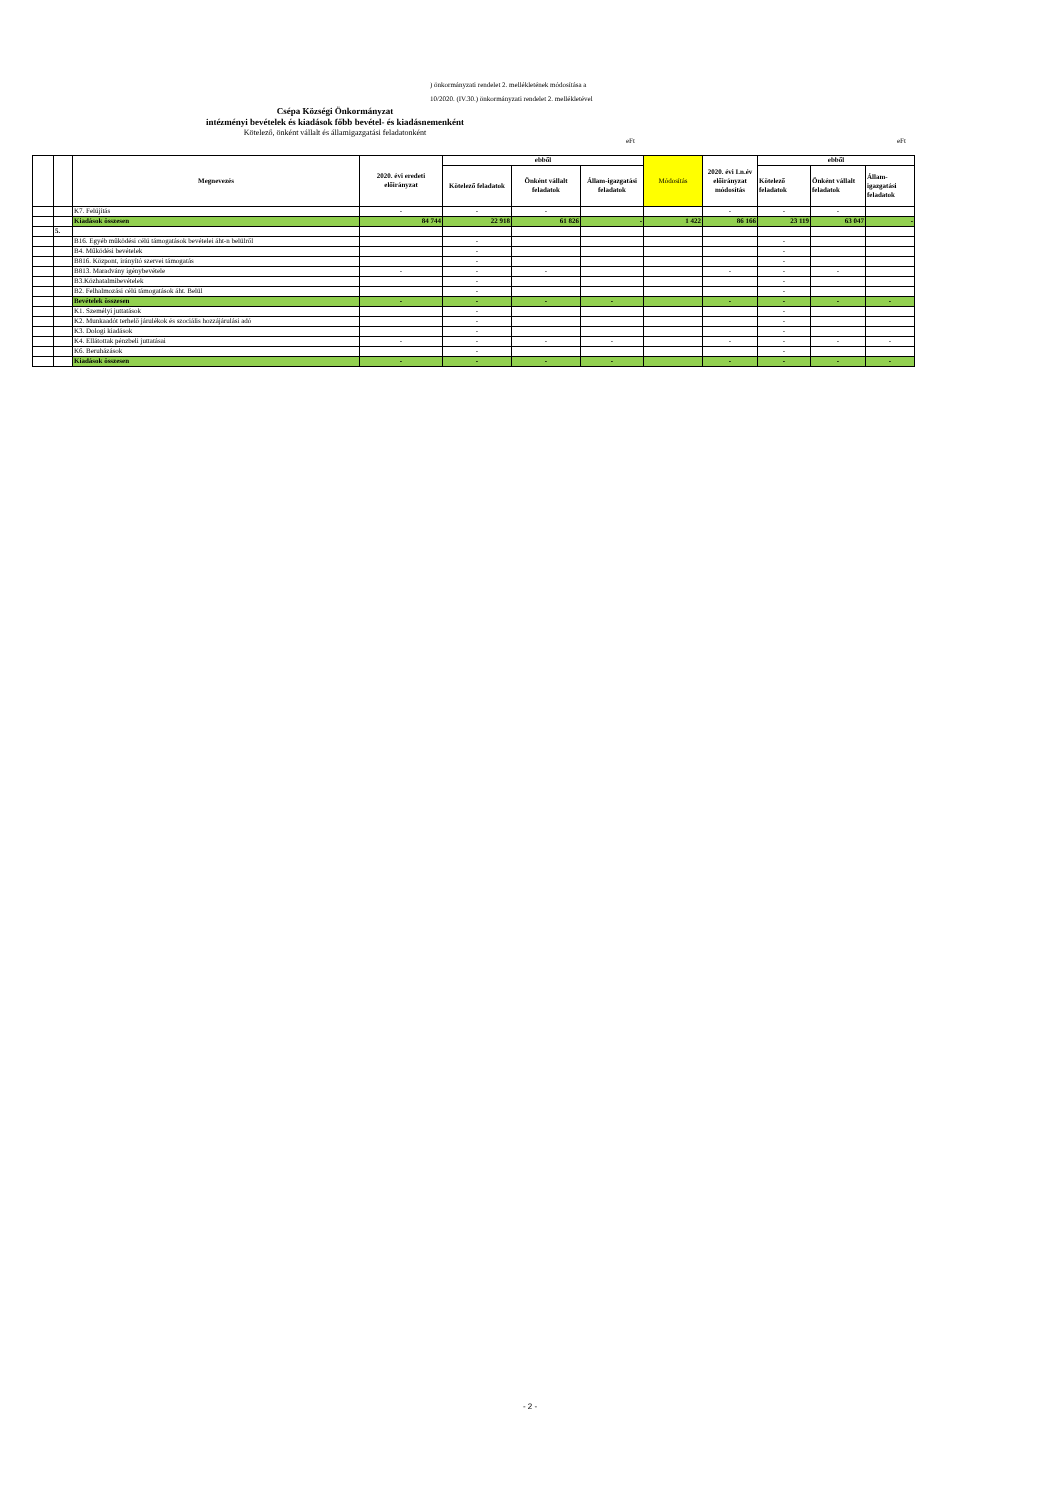) önkormányzati rendelet 2. mellékletének módosítása a
10/2020. (IV.30.) önkormányzati rendelet 2. mellékletével
Csépa Községi Önkormányzat
intézményi bevételek és kiadások főbb bevétel- és kiadásnemenként
Kötelező, önként vállalt és államigazgatási feladatonként
eFt eFt
| | | Megnevezés | 2020. évi eredeti előirányzat | ebből | | | Módosítás | 2020. évi I.n.év előirányzat módosítás | ebből | | |
| --- | --- | --- | --- | --- | --- | --- | --- | --- | --- | --- | --- |
| | | | | Kötelező feladatok | Önként vállalt feladatok | Állam-igazgatási feladatok | | | Kötelező feladatok | Önként vállalt feladatok | Állam-igazgatási feladatok |
| | | K7. Felújítás | - | - | - | | | - | - | - | |
| | | Kiadások összesen | 84 744 | 22 918 | 61 826 | - | 1 422 | 86 166 | 23 119 | 63 047 | - |
| | 5. | | | | | | | | | | |
| | | B16. Egyéb működési célú támogatások bevételei áht-n belülről | | - | | | | | - | | |
| | | B4. Működési bevételek | | - | | | | | - | | |
| | | B816. Központ, irányító szervei támogatás | | - | | | | | - | | |
| | | B813. Maradvány igénybevétele | - | - | - | | | - | - | - | |
| | | B3.Közhatalmibevételek | | - | | | | | - | | |
| | | B2. Felhalmozási célú támogatások áht. Belül | | - | | | | | - | | |
| | | Bevételek összesen | - | - | - | - | | - | - | - | - |
| | | K1. Személyi juttatások | | - | | | | | - | | |
| | | K2. Munkaadót terhelő járulékok és szociális hozzájárulási adó | | - | | | | | - | | |
| | | K3. Dologi kiadások | | - | | | | | - | | |
| | | K4. Ellátottak pénzbeli juttatásai | - | - | - | - | | - | - | - | - |
| | | K6. Beruházások | | - | | | | | - | | |
| | | Kiadások összesen | - | - | - | - | | - | - | - | - |
- 2 -